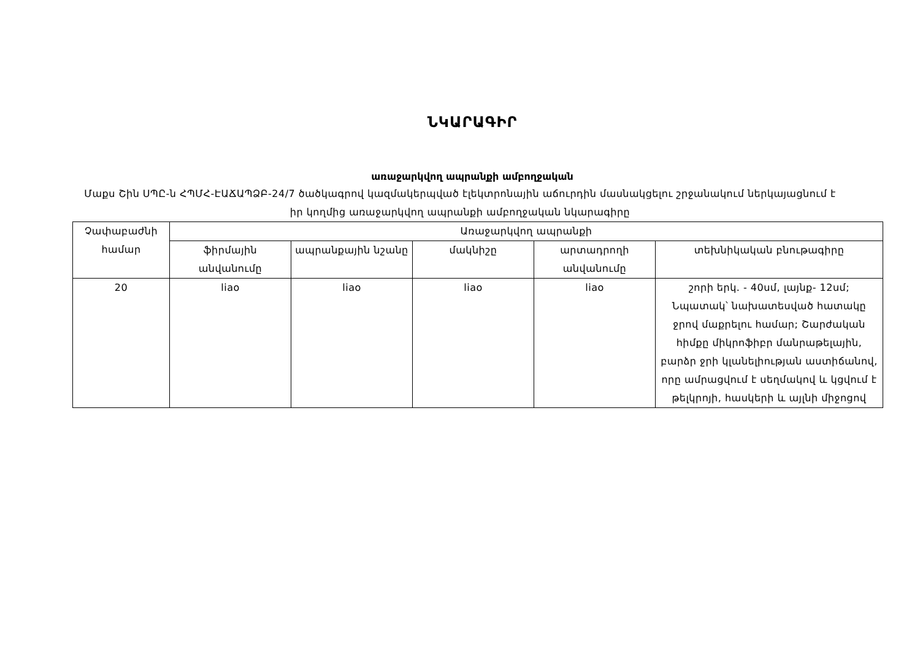ՆԿԱՐԱԳԻՐ
առաջարկվող ապրանքի ամբողջական
Մաքս Շին ՍՊԸ-ն ՀՊՄՀ-ԷԱՃԱՊՁԲ-24/7 ծածկագրով կազմակերպված էլեկտրոնային աճուրդին մասնակցելու շրջանակում ներկայացնում է իր կողմից առաջարկվող ապրանքի ամբողջական նկարագիրը
| Չափաբաժնի համար | Առաջարկվող ապրանքի | | | | |
| --- | --- | --- | --- | --- | --- |
| | ֆիրմային անվանումը | ապրանքային նշանը | մակնիշը | արտադրողի անվանումը | տեխնիկական բնութագիրը |
| 20 | liao | liao | liao | liao | շորի երկ. - 40սմ, լայնք- 12սմ; Նպատակ՝ նախատեսված հատակը ջրով մաքրելու համար; Շարժական հիմքը միկրոֆիբր մանրաթելային, բարձր ջրի կլանելիության աստիճանով, որը ամրացվում է սեղմակով և կցվում է թելկրոյի, հասկերի և այլնի միջոցով |